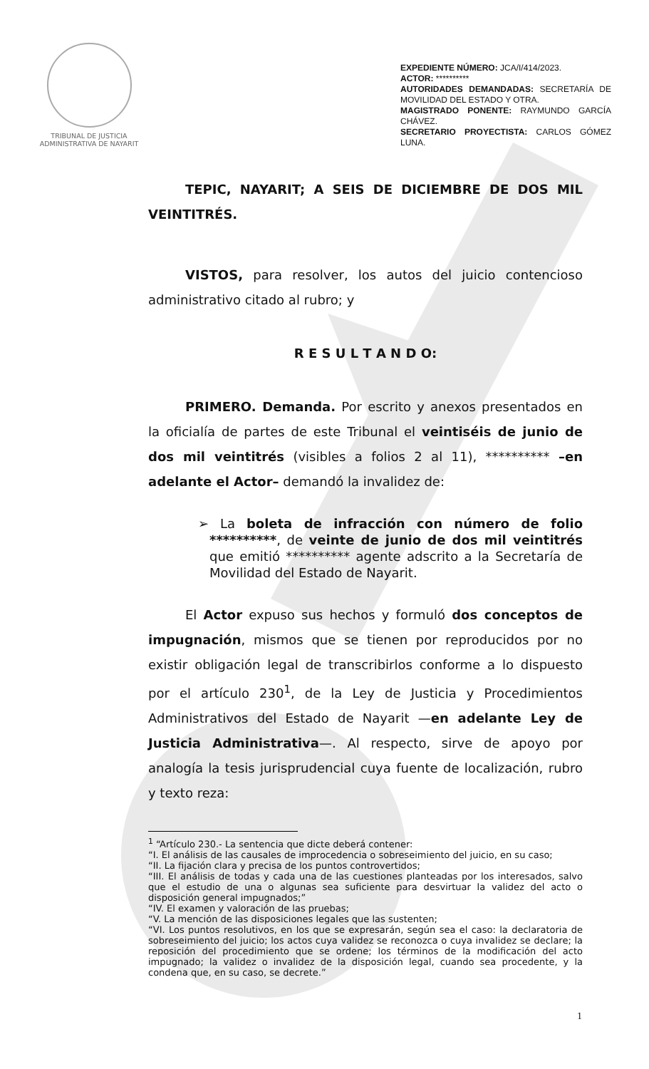TRIBUNAL DE JUSTICIA
ADMINISTRATIVA DE NAYARIT
EXPEDIENTE NÚMERO: JCA/I/414/2023.
ACTOR: **********
AUTORIDADES DEMANDADAS: SECRETARÍA DE MOVILIDAD DEL ESTADO Y OTRA.
MAGISTRADO PONENTE: RAYMUNDO GARCÍA CHÁVEZ.
SECRETARIO PROYECTISTA: CARLOS GÓMEZ LUNA.
TEPIC, NAYARIT; A SEIS DE DICIEMBRE DE DOS MIL VEINTITRÉS.
VISTOS, para resolver, los autos del juicio contencioso administrativo citado al rubro; y
R E S U L T A N D O:
PRIMERO. Demanda. Por escrito y anexos presentados en la oficialía de partes de este Tribunal el veintiséis de junio de dos mil veintitrés (visibles a folios 2 al 11), ********** –en adelante el Actor– demandó la invalidez de:
➢ La boleta de infracción con número de folio **********, de veinte de junio de dos mil veintitrés que emitió ********** agente adscrito a la Secretaría de Movilidad del Estado de Nayarit.
El Actor expuso sus hechos y formuló dos conceptos de impugnación, mismos que se tienen por reproducidos por no existir obligación legal de transcribirlos conforme a lo dispuesto por el artículo 230<sup>1</sup>, de la Ley de Justicia y Procedimientos Administrativos del Estado de Nayarit —en adelante Ley de Justicia Administrativa—. Al respecto, sirve de apoyo por analogía la tesis jurisprudencial cuya fuente de localización, rubro y texto reza:
<sup>1</sup> “Artículo 230.- La sentencia que dicte deberá contener:
“I. El análisis de las causales de improcedencia o sobreseimiento del juicio, en su caso;
“II. La fijación clara y precisa de los puntos controvertidos;
“III. El análisis de todas y cada una de las cuestiones planteadas por los interesados, salvo que el estudio de una o algunas sea suficiente para desvirtuar la validez del acto o disposición general impugnados;”
“IV. El examen y valoración de las pruebas;
“V. La mención de las disposiciones legales que las sustenten;
“VI. Los puntos resolutivos, en los que se expresarán, según sea el caso: la declaratoria de sobreseimiento del juicio; los actos cuya validez se reconozca o cuya invalidez se declare; la reposición del procedimiento que se ordene; los términos de la modificación del acto impugnado; la validez o invalidez de la disposición legal, cuando sea procedente, y la condena que, en su caso, se decrete.”
1